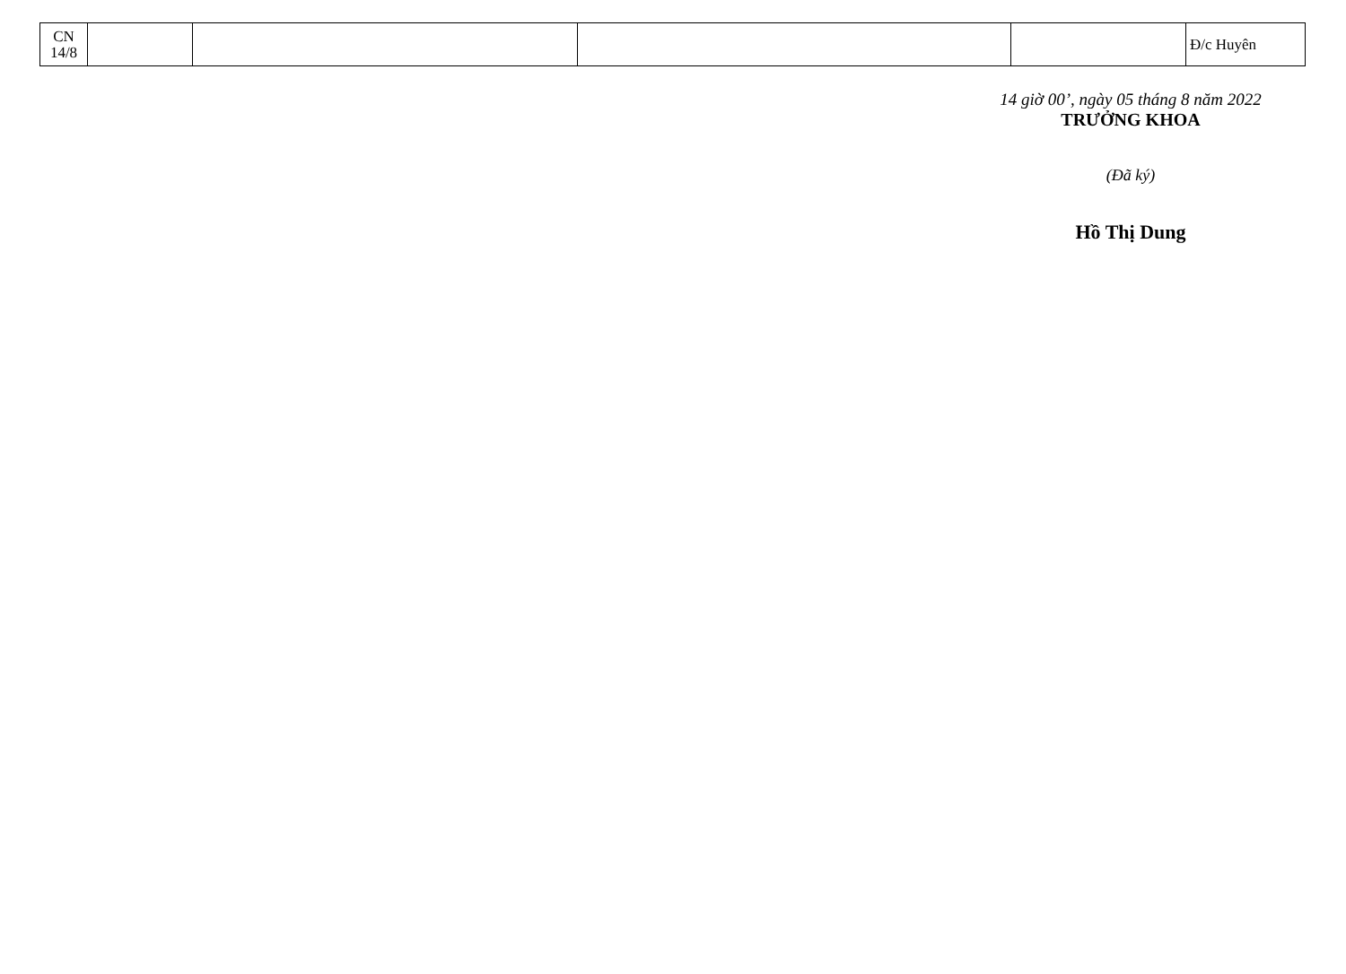| CN 14/8 | | | | | Đ/c Huyên |
14 giờ 00’, ngày 05 tháng 8 năm 2022
TRƯỞNG KHOA
(Đã ký)
Hồ Thị Dung